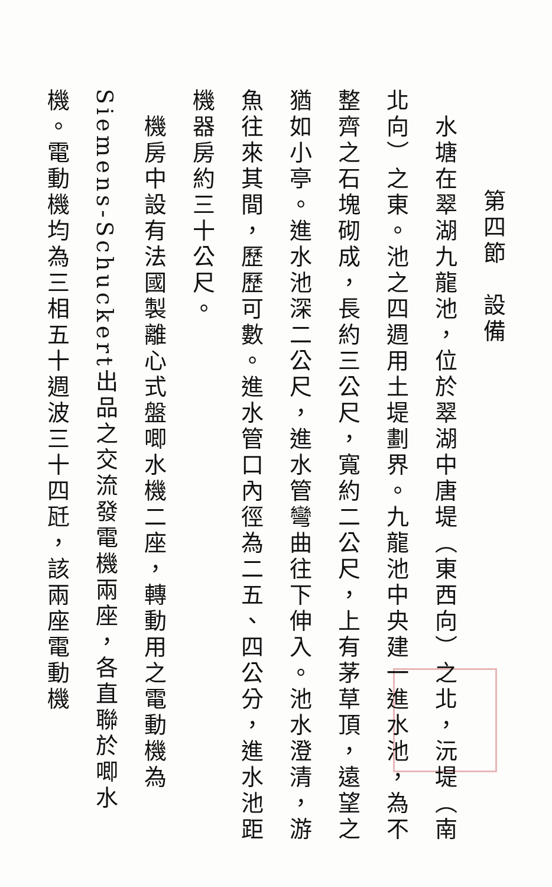第四節　設備
　水塘在翠湖九龍池，位於翠湖中唐堤（東西向）之北，沅堤（南北向）之東。池之四週用土堤劃界。九龍池中央建一進水池，為不整齊之石塊砌成，長約三公尺，寬約二公尺，上有茅草頂，遠望之猶如小亭。進水池深二公尺，進水管彎曲往下伸入。池水澄清，游魚往來其間，歷歷可數。進水管口內徑為二五、四公分，進水池距機器房約三十公尺。
　機房中設有法國製離心式盤唧水機二座，轉動用之電動機為Siemens-Schuckert出品之交流發電機兩座，各直聯於唧水機。電動機均為三相五十週波三十四瓩，該兩座電動機